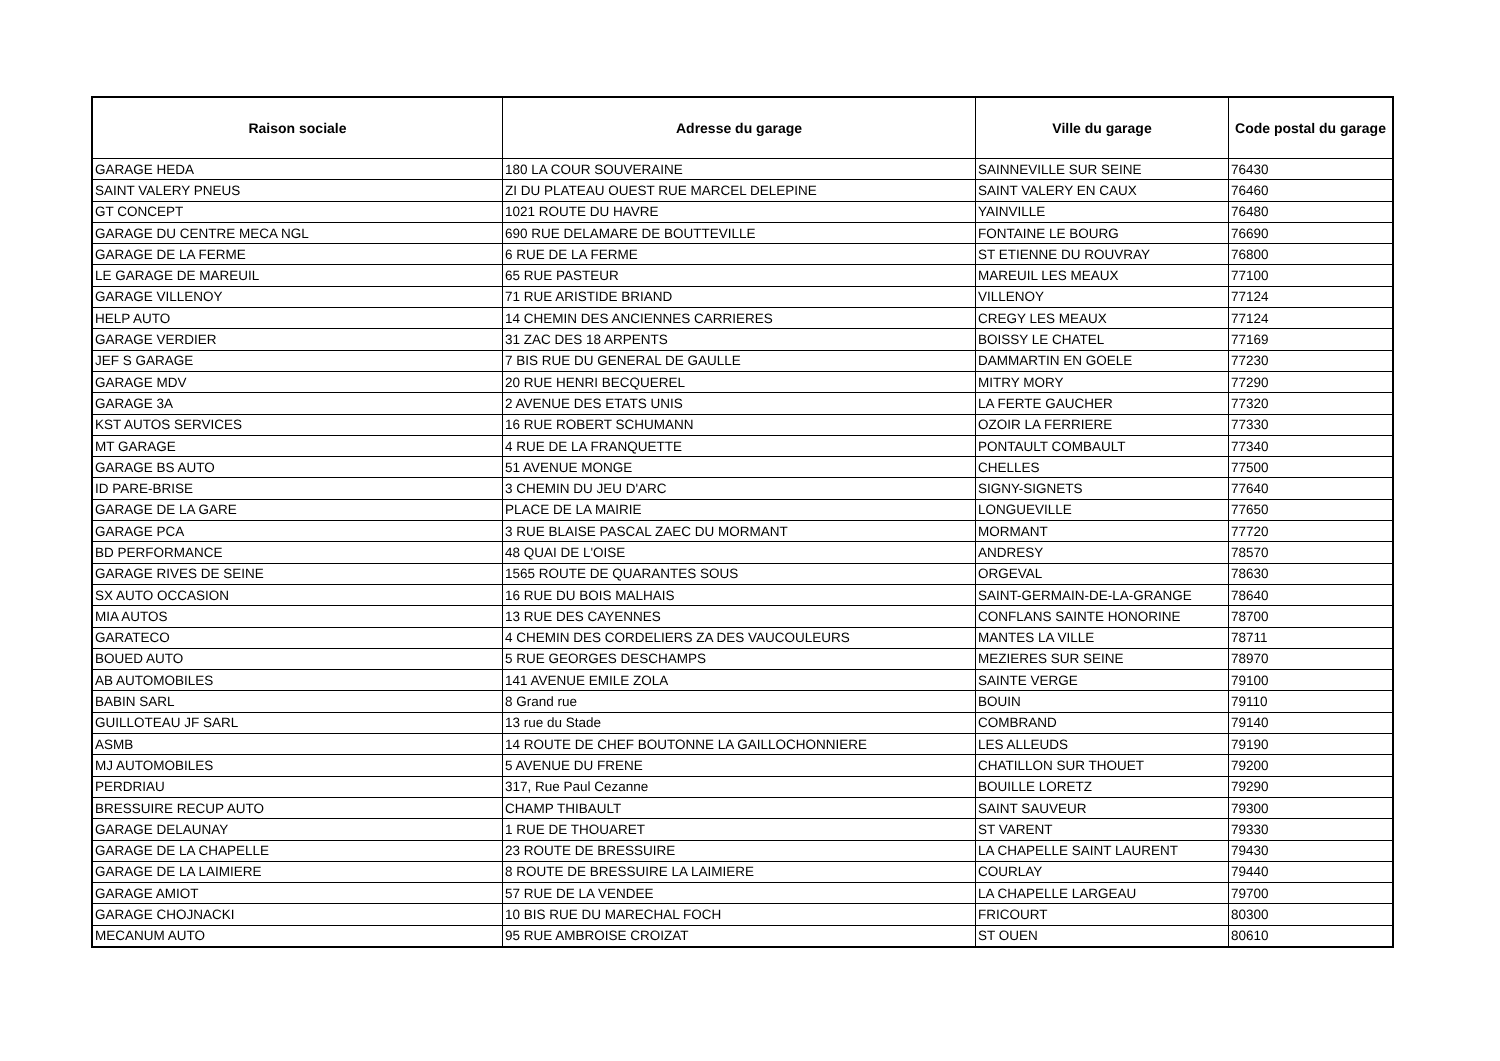| Raison sociale | Adresse du garage | Ville du garage | Code postal du garage |
| --- | --- | --- | --- |
| GARAGE HEDA | 180 LA COUR SOUVERAINE | SAINNEVILLE SUR SEINE | 76430 |
| SAINT VALERY PNEUS | ZI DU PLATEAU OUEST RUE MARCEL DELEPINE | SAINT VALERY EN CAUX | 76460 |
| GT CONCEPT | 1021 ROUTE DU HAVRE | YAINVILLE | 76480 |
| GARAGE DU CENTRE MECA NGL | 690 RUE DELAMARE DE BOUTTEVILLE | FONTAINE LE BOURG | 76690 |
| GARAGE DE LA FERME | 6 RUE DE LA FERME | ST ETIENNE DU ROUVRAY | 76800 |
| LE GARAGE DE MAREUIL | 65 RUE PASTEUR | MAREUIL LES MEAUX | 77100 |
| GARAGE VILLENOY | 71 RUE ARISTIDE BRIAND | VILLENOY | 77124 |
| HELP AUTO | 14 CHEMIN DES ANCIENNES CARRIERES | CREGY LES MEAUX | 77124 |
| GARAGE VERDIER | 31 ZAC DES 18 ARPENTS | BOISSY LE CHATEL | 77169 |
| JEF S GARAGE | 7 BIS RUE DU GENERAL DE GAULLE | DAMMARTIN EN GOELE | 77230 |
| GARAGE MDV | 20 RUE HENRI BECQUEREL | MITRY MORY | 77290 |
| GARAGE 3A | 2 AVENUE DES ETATS UNIS | LA FERTE GAUCHER | 77320 |
| KST AUTOS SERVICES | 16 RUE ROBERT SCHUMANN | OZOIR LA FERRIERE | 77330 |
| MT GARAGE | 4 RUE DE LA FRANQUETTE | PONTAULT COMBAULT | 77340 |
| GARAGE BS AUTO | 51 AVENUE MONGE | CHELLES | 77500 |
| ID PARE-BRISE | 3 CHEMIN DU JEU D'ARC | SIGNY-SIGNETS | 77640 |
| GARAGE DE LA GARE | PLACE DE LA MAIRIE | LONGUEVILLE | 77650 |
| GARAGE PCA | 3 RUE BLAISE PASCAL ZAEC DU MORMANT | MORMANT | 77720 |
| BD PERFORMANCE | 48 QUAI DE L'OISE | ANDRESY | 78570 |
| GARAGE RIVES DE SEINE | 1565 ROUTE DE QUARANTES SOUS | ORGEVAL | 78630 |
| SX AUTO OCCASION | 16 RUE DU BOIS MALHAIS | SAINT-GERMAIN-DE-LA-GRANGE | 78640 |
| MIA AUTOS | 13 RUE DES CAYENNES | CONFLANS SAINTE HONORINE | 78700 |
| GARATECO | 4 CHEMIN DES CORDELIERS ZA DES VAUCOULEURS | MANTES LA VILLE | 78711 |
| BOUED AUTO | 5 RUE GEORGES DESCHAMPS | MEZIERES SUR SEINE | 78970 |
| AB AUTOMOBILES | 141 AVENUE EMILE ZOLA | SAINTE VERGE | 79100 |
| BABIN SARL | 8 Grand rue | BOUIN | 79110 |
| GUILLOTEAU JF SARL | 13 rue du Stade | COMBRAND | 79140 |
| ASMB | 14 ROUTE DE CHEF BOUTONNE LA GAILLOCHONNIERE | LES ALLEUDS | 79190 |
| MJ AUTOMOBILES | 5 AVENUE DU FRENE | CHATILLON SUR THOUET | 79200 |
| PERDRIAU | 317, Rue Paul Cezanne | BOUILLE LORETZ | 79290 |
| BRESSUIRE RECUP AUTO | CHAMP THIBAULT | SAINT SAUVEUR | 79300 |
| GARAGE DELAUNAY | 1 RUE DE THOUARET | ST VARENT | 79330 |
| GARAGE DE LA CHAPELLE | 23 ROUTE DE BRESSUIRE | LA CHAPELLE SAINT LAURENT | 79430 |
| GARAGE DE LA LAIMIERE | 8 ROUTE DE BRESSUIRE LA LAIMIERE | COURLAY | 79440 |
| GARAGE AMIOT | 57 RUE DE LA VENDEE | LA CHAPELLE LARGEAU | 79700 |
| GARAGE CHOJNACKI | 10 BIS RUE DU MARECHAL FOCH | FRICOURT | 80300 |
| MECANUM AUTO | 95 RUE AMBROISE CROIZAT | ST OUEN | 80610 |